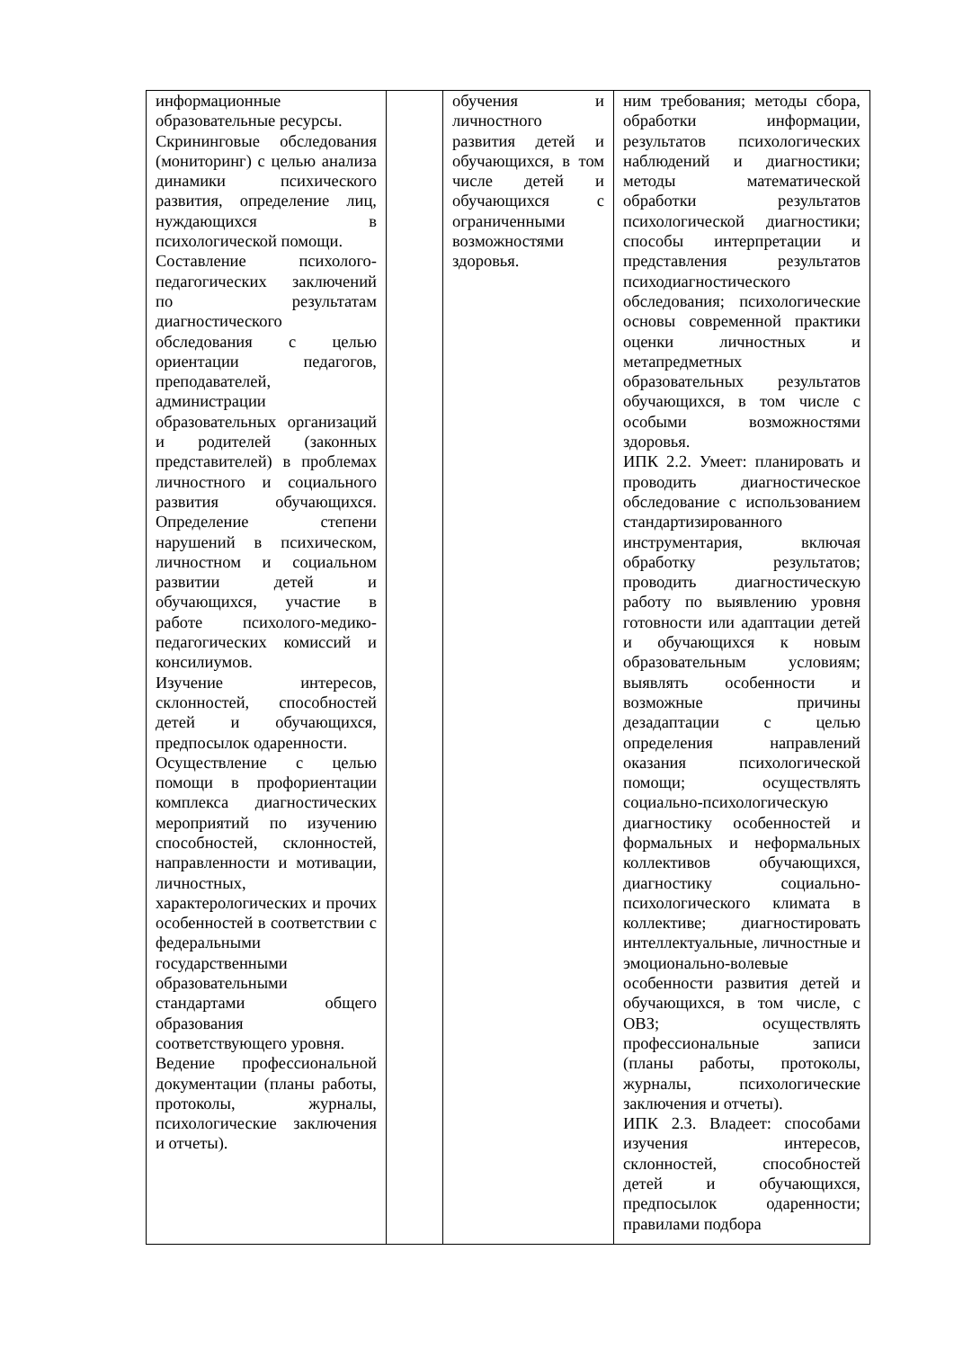| информационные образовательные ресурсы. Скрининговые обследования (мониторинг) с целью анализа динамики психического развития, определение лиц, нуждающихся в психологической помощи. Составление психолого-педагогических заключений по результатам диагностического обследования с целью ориентации педагогов, преподавателей, администрации образовательных организаций и родителей (законных представителей) в проблемах личностного и социального развития обучающихся. Определение степени нарушений в психическом, личностном и социальном развитии детей и обучающихся, участие в работе психолого-медико-педагогических комиссий и консилиумов. Изучение интересов, склонностей, способностей детей и обучающихся, предпосылок одаренности. Осуществление с целью помощи в профориентации комплекса диагностических мероприятий по изучению способностей, склонностей, направленности и мотивации, личностных, характерологических и прочих особенностей в соответствии с федеральными государственными образовательными стандартами общего образования соответствующего уровня. Ведение профессиональной документации (планы работы, протоколы, журналы, психологические заключения и отчеты). | | обучения и личностного развития детей и обучающихся, в том числе детей и обучающихся с ограниченными возможностями здоровья. | ним требования; методы сбора, обработки информации, результатов психологических наблюдений и диагностики; методы математической обработки результатов психологической диагностики; способы интерпретации и представления результатов психодиагностического обследования; психологические основы современной практики оценки личностных и метапредметных образовательных результатов обучающихся, в том числе с особыми возможностями здоровья. ИПК 2.2. Умеет: планировать и проводить диагностическое обследование с использованием стандартизированного инструментария, включая обработку результатов; проводить диагностическую работу по выявлению уровня готовности или адаптации детей и обучающихся к новым образовательным условиям; выявлять особенности и возможные причины дезадаптации с целью определения направлений оказания психологической помощи; осуществлять социально-психологическую диагностику особенностей и формальных и неформальных коллективов обучающихся, диагностику социально-психологического климата в коллективе; диагностировать интеллектуальные, личностные и эмоционально-волевые особенности развития детей и обучающихся, в том числе, с ОВЗ; осуществлять профессиональные записи (планы работы, протоколы, журналы, психологические заключения и отчеты). ИПК 2.3. Владеет: способами изучения интересов, склонностей, способностей детей и обучающихся, предпосылок одаренности; правилами подбора |